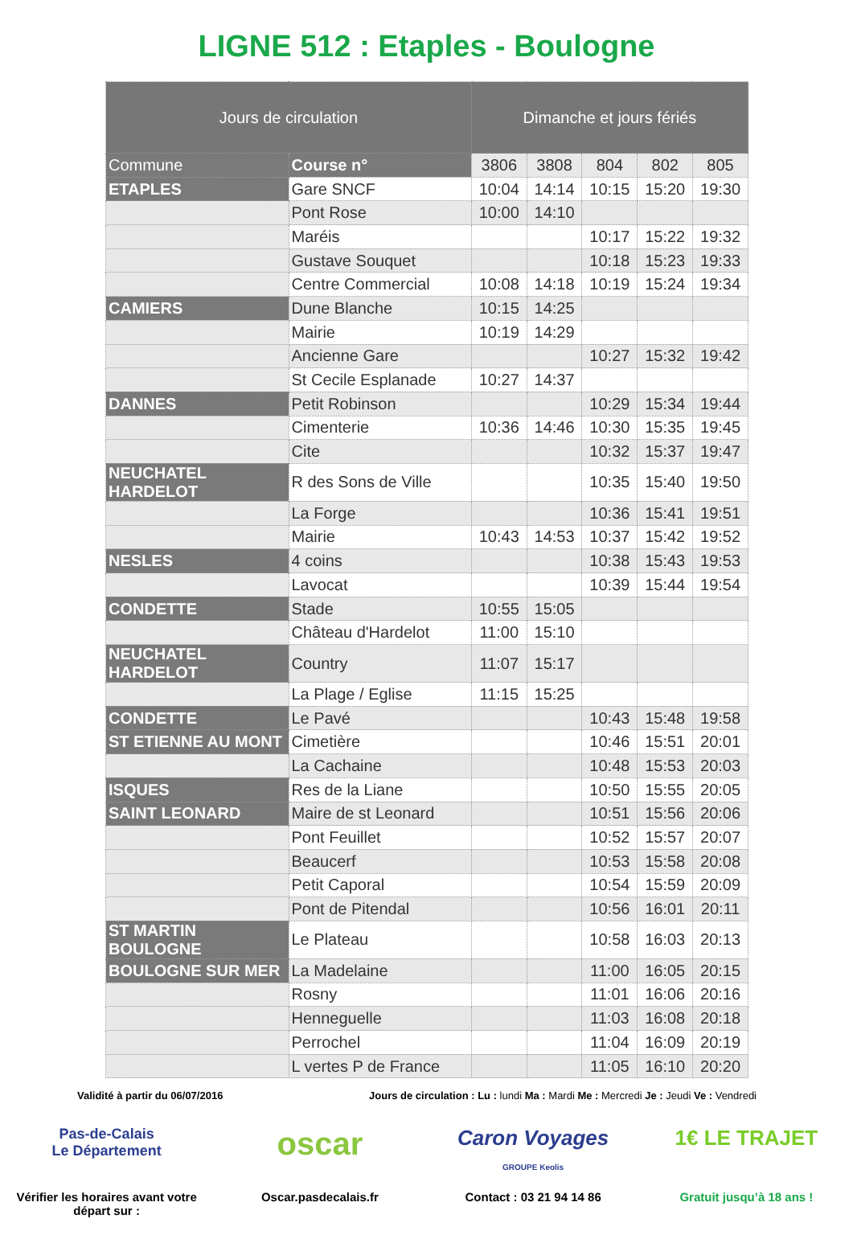LIGNE 512 : Etaples - Boulogne
| Jours de circulation | | Dimanche et jours fériés | | | | |
| Commune | Course n° | 3806 | 3808 | 804 | 802 | 805 |
| ETAPLES | Gare SNCF | 10:04 | 14:14 | 10:15 | 15:20 | 19:30 |
| | Pont Rose | 10:00 | 14:10 | | | |
| | Maréis | | | 10:17 | 15:22 | 19:32 |
| | Gustave Souquet | | | 10:18 | 15:23 | 19:33 |
| | Centre Commercial | 10:08 | 14:18 | 10:19 | 15:24 | 19:34 |
| CAMIERS | Dune Blanche | 10:15 | 14:25 | | | |
| | Mairie | 10:19 | 14:29 | | | |
| | Ancienne Gare | | | 10:27 | 15:32 | 19:42 |
| | St Cecile Esplanade | 10:27 | 14:37 | | | |
| DANNES | Petit Robinson | | | 10:29 | 15:34 | 19:44 |
| | Cimenterie | 10:36 | 14:46 | 10:30 | 15:35 | 19:45 |
| | Cite | | | 10:32 | 15:37 | 19:47 |
| NEUCHATEL HARDELOT | R des Sons de Ville | | | 10:35 | 15:40 | 19:50 |
| | La Forge | | | 10:36 | 15:41 | 19:51 |
| | Mairie | 10:43 | 14:53 | 10:37 | 15:42 | 19:52 |
| NESLES | 4 coins | | | 10:38 | 15:43 | 19:53 |
| | Lavocat | | | 10:39 | 15:44 | 19:54 |
| CONDETTE | Stade | 10:55 | 15:05 | | | |
| | Château d'Hardelot | 11:00 | 15:10 | | | |
| NEUCHATEL HARDELOT | Country | 11:07 | 15:17 | | | |
| | La Plage / Eglise | 11:15 | 15:25 | | | |
| CONDETTE | Le Pavé | | | 10:43 | 15:48 | 19:58 |
| ST ETIENNE AU MONT | Cimetière | | | 10:46 | 15:51 | 20:01 |
| | La Cachaine | | | 10:48 | 15:53 | 20:03 |
| ISQUES | Res de la Liane | | | 10:50 | 15:55 | 20:05 |
| SAINT LEONARD | Maire de st Leonard | | | 10:51 | 15:56 | 20:06 |
| | Pont Feuillet | | | 10:52 | 15:57 | 20:07 |
| | Beaucerf | | | 10:53 | 15:58 | 20:08 |
| | Petit Caporal | | | 10:54 | 15:59 | 20:09 |
| | Pont de Pitendal | | | 10:56 | 16:01 | 20:11 |
| ST MARTIN BOULOGNE | Le Plateau | | | 10:58 | 16:03 | 20:13 |
| BOULOGNE SUR MER | La Madelaine | | | 11:00 | 16:05 | 20:15 |
| | Rosny | | | 11:01 | 16:06 | 20:16 |
| | Henneguelle | | | 11:03 | 16:08 | 20:18 |
| | Perrochel | | | 11:04 | 16:09 | 20:19 |
| | L vertes P de France | | | 11:05 | 16:10 | 20:20 |
Validité à partir du 06/07/2016 Jours de circulation : Lu : lundi Ma : Mardi Me : Mercredi Je : Jeudi Ve : Vendredi
Pas-de-Calais
Le Département
Vérifier les horaires avant votre départ sur :
oscar
Oscar.pasdecalais.fr
Caron Voyages
GROUPE Keolis
Contact : 03 21 94 14 86
1€ LE TRAJET
Gratuit jusqu’à 18 ans !